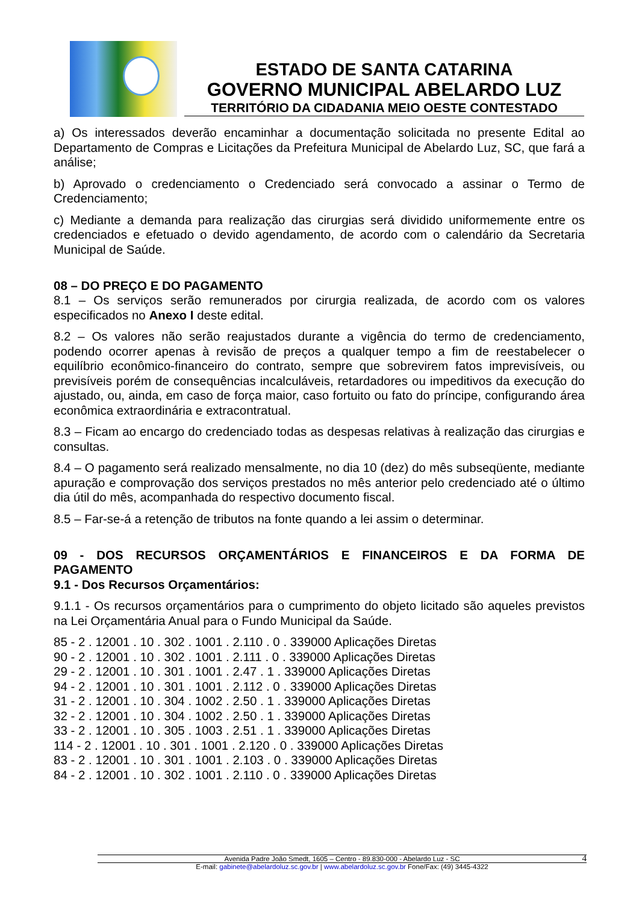ESTADO DE SANTA CATARINA
GOVERNO MUNICIPAL ABELARDO LUZ
TERRITÓRIO DA CIDADANIA MEIO OESTE CONTESTADO
a) Os interessados deverão encaminhar a documentação solicitada no presente Edital ao Departamento de Compras e Licitações da Prefeitura Municipal de Abelardo Luz, SC, que fará a análise;
b) Aprovado o credenciamento o Credenciado será convocado a assinar o Termo de Credenciamento;
c) Mediante a demanda para realização das cirurgias será dividido uniformemente entre os credenciados e efetuado o devido agendamento, de acordo com o calendário da Secretaria Municipal de Saúde.
08 – DO PREÇO E DO PAGAMENTO
8.1 – Os serviços serão remunerados por cirurgia realizada, de acordo com os valores especificados no Anexo I deste edital.
8.2 – Os valores não serão reajustados durante a vigência do termo de credenciamento, podendo ocorrer apenas à revisão de preços a qualquer tempo a fim de reestabelecer o equilíbrio econômico-financeiro do contrato, sempre que sobrevirem fatos imprevisíveis, ou previsíveis porém de consequências incalculáveis, retardadores ou impeditivos da execução do ajustado, ou, ainda, em caso de força maior, caso fortuito ou fato do príncipe, configurando área econômica extraordinária e extracontratual.
8.3 – Ficam ao encargo do credenciado todas as despesas relativas à realização das cirurgias e consultas.
8.4 – O pagamento será realizado mensalmente, no dia 10 (dez) do mês subseqüente, mediante apuração e comprovação dos serviços prestados no mês anterior pelo credenciado até o último dia útil do mês, acompanhada do respectivo documento fiscal.
8.5 – Far-se-á a retenção de tributos na fonte quando a lei assim o determinar.
09 - DOS RECURSOS ORÇAMENTÁRIOS E FINANCEIROS E DA FORMA DE PAGAMENTO
9.1 - Dos Recursos Orçamentários:
9.1.1 - Os recursos orçamentários para o cumprimento do objeto licitado são aqueles previstos na Lei Orçamentária Anual para o Fundo Municipal da Saúde.
85 - 2 . 12001 . 10 . 302 . 1001 . 2.110 . 0 . 339000 Aplicações Diretas
90 - 2 . 12001 . 10 . 302 . 1001 . 2.111 . 0 . 339000 Aplicações Diretas
29 - 2 . 12001 . 10 . 301 . 1001 . 2.47 . 1 . 339000 Aplicações Diretas
94 - 2 . 12001 . 10 . 301 . 1001 . 2.112 . 0 . 339000 Aplicações Diretas
31 - 2 . 12001 . 10 . 304 . 1002 . 2.50 . 1 . 339000 Aplicações Diretas
32 - 2 . 12001 . 10 . 304 . 1002 . 2.50 . 1 . 339000 Aplicações Diretas
33 - 2 . 12001 . 10 . 305 . 1003 . 2.51 . 1 . 339000 Aplicações Diretas
114 - 2 . 12001 . 10 . 301 . 1001 . 2.120 . 0 . 339000 Aplicações Diretas
83 - 2 . 12001 . 10 . 301 . 1001 . 2.103 . 0 . 339000 Aplicações Diretas
84 - 2 . 12001 . 10 . 302 . 1001 . 2.110 . 0 . 339000 Aplicações Diretas
Avenida Padre João Smedt, 1605 – Centro - 89.830-000 - Abelardo Luz - SC 4
E-mail: gabinete@abelardoluz.sc.gov.br | www.abelardoluz.sc.gov.br Fone/Fax: (49) 3445-4322